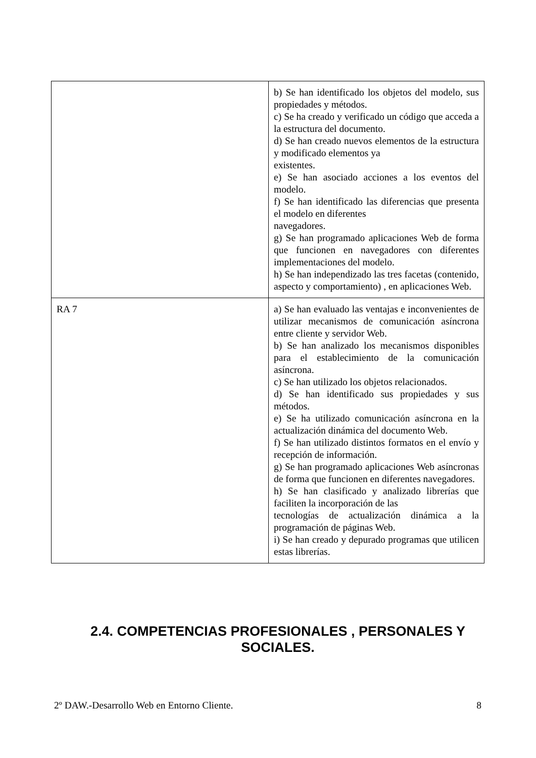| | b) Se han identificado los objetos del modelo, sus propiedades y métodos. c) Se ha creado y verificado un código que acceda a la estructura del documento. d) Se han creado nuevos elementos de la estructura y modificado elementos ya existentes. e) Se han asociado acciones a los eventos del modelo. f) Se han identificado las diferencias que presenta el modelo en diferentes navegadores. g) Se han programado aplicaciones Web de forma que funcionen en navegadores con diferentes implementaciones del modelo. h) Se han independizado las tres facetas (contenido, aspecto y comportamiento) , en aplicaciones Web. |
| RA 7 | a) Se han evaluado las ventajas e inconvenientes de utilizar mecanismos de comunicación asíncrona entre cliente y servidor Web. b) Se han analizado los mecanismos disponibles para el establecimiento de la comunicación asíncrona. c) Se han utilizado los objetos relacionados. d) Se han identificado sus propiedades y sus métodos. e) Se ha utilizado comunicación asíncrona en la actualización dinámica del documento Web. f) Se han utilizado distintos formatos en el envío y recepción de información. g) Se han programado aplicaciones Web asíncronas de forma que funcionen en diferentes navegadores. h) Se han clasificado y analizado librerías que faciliten la incorporación de las tecnologías de actualización dinámica a la programación de páginas Web. i) Se han creado y depurado programas que utilicen estas librerías. |
2.4. COMPETENCIAS PROFESIONALES , PERSONALES Y SOCIALES.
2º DAW.-Desarrollo Web en Entorno Cliente. 8